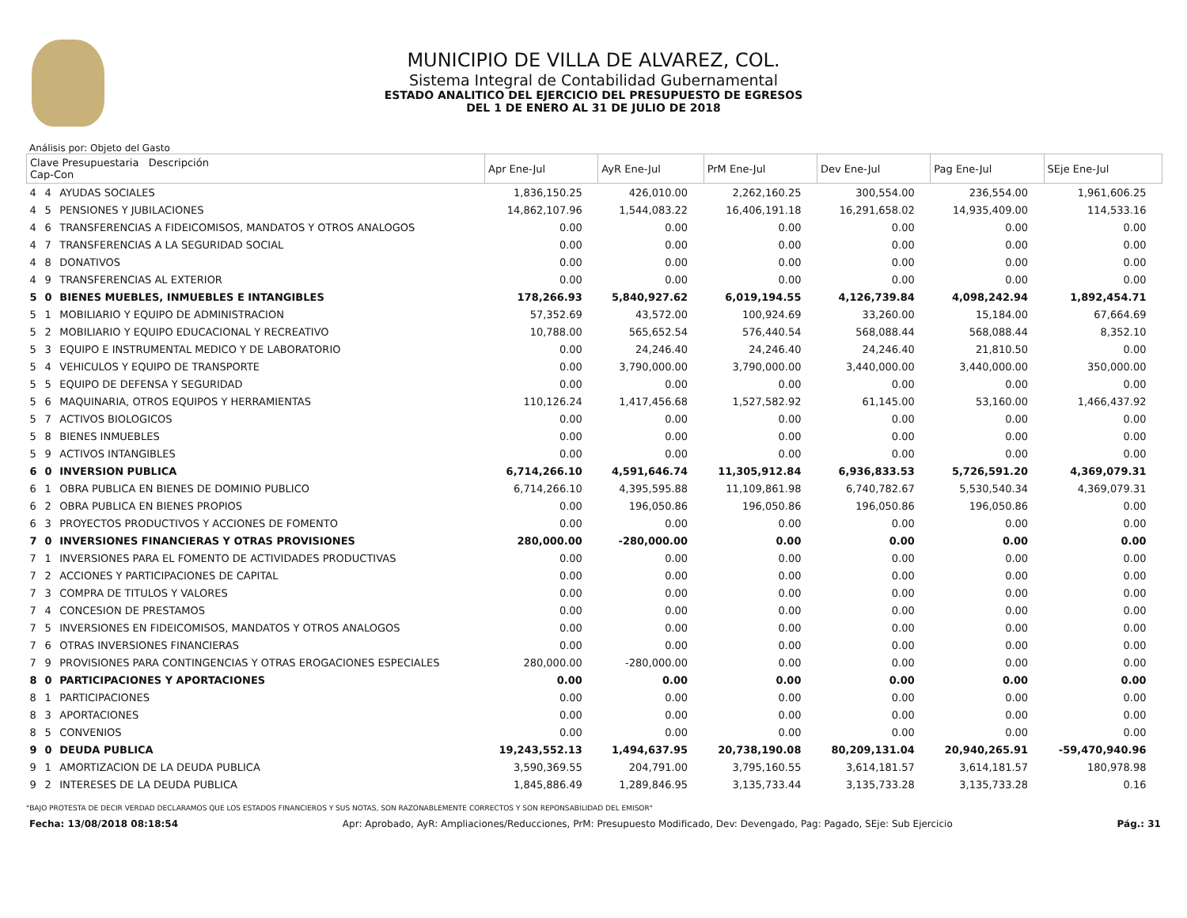MUNICIPIO DE VILLA DE ALVAREZ, COL.
Sistema Integral de Contabilidad Gubernamental
ESTADO ANALITICO DEL EJERCICIO DEL PRESUPUESTO DE EGRESOS
DEL 1 DE ENERO AL 31 DE JULIO DE 2018
Análisis por: Objeto del Gasto
| Clave Presupuestaria Descripción Cap-Con | | | Apr Ene-Jul | AyR Ene-Jul | PrM Ene-Jul | Dev Ene-Jul | Pag Ene-Jul | SEje Ene-Jul |
| --- | --- | --- | --- | --- | --- | --- | --- | --- |
| 4 | 4 | AYUDAS SOCIALES | 1,836,150.25 | 426,010.00 | 2,262,160.25 | 300,554.00 | 236,554.00 | 1,961,606.25 |
| 4 | 5 | PENSIONES Y JUBILACIONES | 14,862,107.96 | 1,544,083.22 | 16,406,191.18 | 16,291,658.02 | 14,935,409.00 | 114,533.16 |
| 4 | 6 | TRANSFERENCIAS A FIDEICOMISOS, MANDATOS Y OTROS ANALOGOS | 0.00 | 0.00 | 0.00 | 0.00 | 0.00 | 0.00 |
| 4 | 7 | TRANSFERENCIAS A LA SEGURIDAD SOCIAL | 0.00 | 0.00 | 0.00 | 0.00 | 0.00 | 0.00 |
| 4 | 8 | DONATIVOS | 0.00 | 0.00 | 0.00 | 0.00 | 0.00 | 0.00 |
| 4 | 9 | TRANSFERENCIAS AL EXTERIOR | 0.00 | 0.00 | 0.00 | 0.00 | 0.00 | 0.00 |
| 5 | 0 | BIENES MUEBLES, INMUEBLES E INTANGIBLES | 178,266.93 | 5,840,927.62 | 6,019,194.55 | 4,126,739.84 | 4,098,242.94 | 1,892,454.71 |
| 5 | 1 | MOBILIARIO Y EQUIPO DE ADMINISTRACION | 57,352.69 | 43,572.00 | 100,924.69 | 33,260.00 | 15,184.00 | 67,664.69 |
| 5 | 2 | MOBILIARIO Y EQUIPO EDUCACIONAL Y RECREATIVO | 10,788.00 | 565,652.54 | 576,440.54 | 568,088.44 | 568,088.44 | 8,352.10 |
| 5 | 3 | EQUIPO E INSTRUMENTAL MEDICO Y DE LABORATORIO | 0.00 | 24,246.40 | 24,246.40 | 24,246.40 | 21,810.50 | 0.00 |
| 5 | 4 | VEHICULOS Y EQUIPO DE TRANSPORTE | 0.00 | 3,790,000.00 | 3,790,000.00 | 3,440,000.00 | 3,440,000.00 | 350,000.00 |
| 5 | 5 | EQUIPO DE DEFENSA Y SEGURIDAD | 0.00 | 0.00 | 0.00 | 0.00 | 0.00 | 0.00 |
| 5 | 6 | MAQUINARIA, OTROS EQUIPOS Y HERRAMIENTAS | 110,126.24 | 1,417,456.68 | 1,527,582.92 | 61,145.00 | 53,160.00 | 1,466,437.92 |
| 5 | 7 | ACTIVOS BIOLOGICOS | 0.00 | 0.00 | 0.00 | 0.00 | 0.00 | 0.00 |
| 5 | 8 | BIENES INMUEBLES | 0.00 | 0.00 | 0.00 | 0.00 | 0.00 | 0.00 |
| 5 | 9 | ACTIVOS INTANGIBLES | 0.00 | 0.00 | 0.00 | 0.00 | 0.00 | 0.00 |
| 6 | 0 | INVERSION PUBLICA | 6,714,266.10 | 4,591,646.74 | 11,305,912.84 | 6,936,833.53 | 5,726,591.20 | 4,369,079.31 |
| 6 | 1 | OBRA PUBLICA EN BIENES DE DOMINIO PUBLICO | 6,714,266.10 | 4,395,595.88 | 11,109,861.98 | 6,740,782.67 | 5,530,540.34 | 4,369,079.31 |
| 6 | 2 | OBRA PUBLICA EN BIENES PROPIOS | 0.00 | 196,050.86 | 196,050.86 | 196,050.86 | 196,050.86 | 0.00 |
| 6 | 3 | PROYECTOS PRODUCTIVOS Y ACCIONES DE FOMENTO | 0.00 | 0.00 | 0.00 | 0.00 | 0.00 | 0.00 |
| 7 | 0 | INVERSIONES FINANCIERAS Y OTRAS PROVISIONES | 280,000.00 | -280,000.00 | 0.00 | 0.00 | 0.00 | 0.00 |
| 7 | 1 | INVERSIONES PARA EL FOMENTO DE ACTIVIDADES PRODUCTIVAS | 0.00 | 0.00 | 0.00 | 0.00 | 0.00 | 0.00 |
| 7 | 2 | ACCIONES Y PARTICIPACIONES DE CAPITAL | 0.00 | 0.00 | 0.00 | 0.00 | 0.00 | 0.00 |
| 7 | 3 | COMPRA DE TITULOS Y VALORES | 0.00 | 0.00 | 0.00 | 0.00 | 0.00 | 0.00 |
| 7 | 4 | CONCESION DE PRESTAMOS | 0.00 | 0.00 | 0.00 | 0.00 | 0.00 | 0.00 |
| 7 | 5 | INVERSIONES EN FIDEICOMISOS, MANDATOS Y OTROS ANALOGOS | 0.00 | 0.00 | 0.00 | 0.00 | 0.00 | 0.00 |
| 7 | 6 | OTRAS INVERSIONES FINANCIERAS | 0.00 | 0.00 | 0.00 | 0.00 | 0.00 | 0.00 |
| 7 | 9 | PROVISIONES PARA CONTINGENCIAS Y OTRAS EROGACIONES ESPECIALES | 280,000.00 | -280,000.00 | 0.00 | 0.00 | 0.00 | 0.00 |
| 8 | 0 | PARTICIPACIONES Y APORTACIONES | 0.00 | 0.00 | 0.00 | 0.00 | 0.00 | 0.00 |
| 8 | 1 | PARTICIPACIONES | 0.00 | 0.00 | 0.00 | 0.00 | 0.00 | 0.00 |
| 8 | 3 | APORTACIONES | 0.00 | 0.00 | 0.00 | 0.00 | 0.00 | 0.00 |
| 8 | 5 | CONVENIOS | 0.00 | 0.00 | 0.00 | 0.00 | 0.00 | 0.00 |
| 9 | 0 | DEUDA PUBLICA | 19,243,552.13 | 1,494,637.95 | 20,738,190.08 | 80,209,131.04 | 20,940,265.91 | -59,470,940.96 |
| 9 | 1 | AMORTIZACION DE LA DEUDA PUBLICA | 3,590,369.55 | 204,791.00 | 3,795,160.55 | 3,614,181.57 | 3,614,181.57 | 180,978.98 |
| 9 | 2 | INTERESES DE LA DEUDA PUBLICA | 1,845,886.49 | 1,289,846.95 | 3,135,733.44 | 3,135,733.28 | 3,135,733.28 | 0.16 |
"BAJO PROTESTA DE DECIR VERDAD DECLARAMOS QUE LOS ESTADOS FINANCIEROS Y SUS NOTAS, SON RAZONABLEMENTE CORRECTOS Y SON REPONSABILIDAD DEL EMISOR"
Fecha: 13/08/2018 08:18:54 Apr: Aprobado, AyR: Ampliaciones/Reducciones, PrM: Presupuesto Modificado, Dev: Devengado, Pag: Pagado, SEje: Sub Ejercicio Pág.: 31